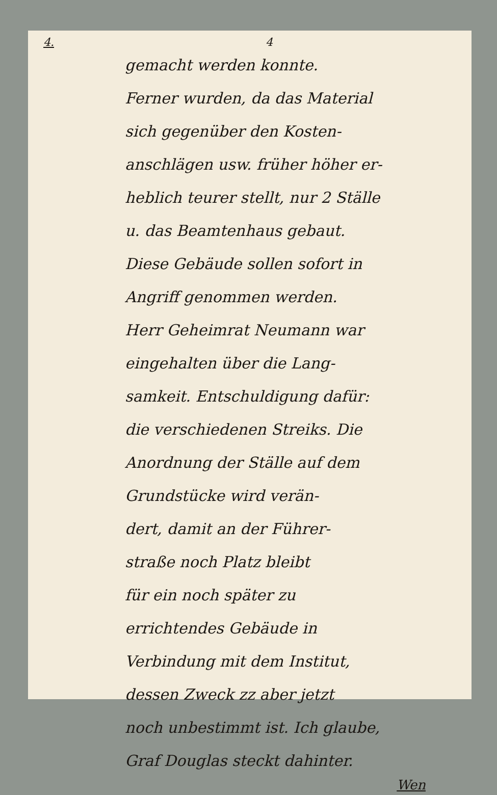4. 4
gemacht werden konnte.
Ferner wurden, da das Material
sich gegenüber den Kosten-
anschlägen usw. früher höher er-
heblich teurer stellt, nur 2 Ställe
u. das Beamtenhaus gebaut.
Diese Gebäude sollen sofort in
Angriff genommen werden.
Herr Geheimrat Neumann war
eingehalten über die Lang-
samkeit. Entschuldigung dafür:
die verschiedenen Streiks. Die
Anordnung der Ställe auf dem
Grundstücke wird verän-
dert, damit an der Führer-
straße noch Platz bleibt
für ein noch später zu
errichtendes Gebäude in
Verbindung mit dem Institut,
dessen Zweck zz aber jetzt
noch unbestimmt ist. Ich glaube,
Graf Douglas steckt dahinter.
Wen